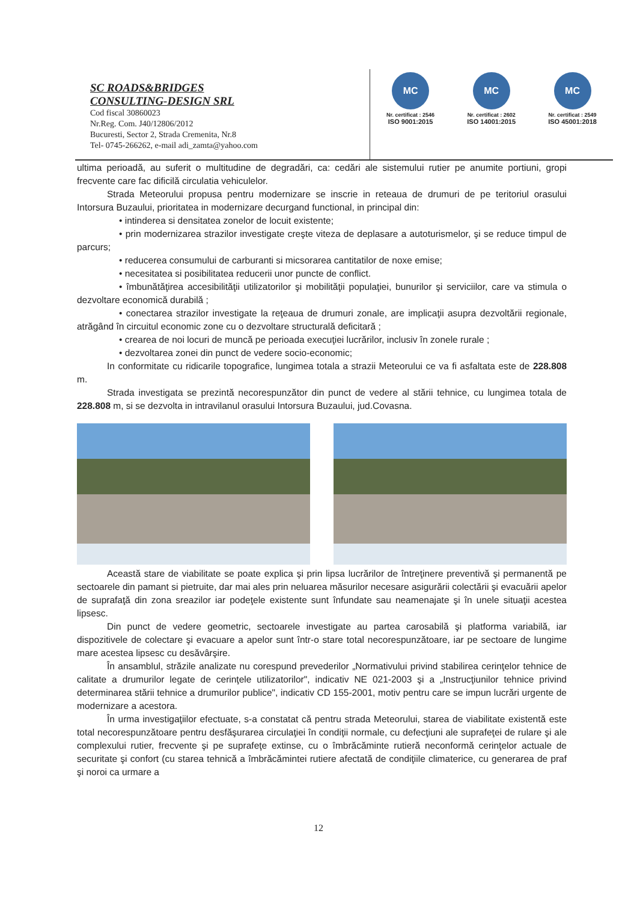SC ROADS&BRIDGES
CONSULTING-DESIGN SRL
Cod fiscal 30860023
Nr.Reg. Com. J40/12806/2012
Bucuresti, Sector 2, Strada Cremenita, Nr.8
Tel- 0745-266262, e-mail adi_zamta@yahoo.com
MC
Nr. certificat : 2546
ISO 9001:2015
MC
Nr. certificat : 2602
ISO 14001:2015
MC
Nr. certificat : 2549
ISO 45001:2018
ultima perioadă, au suferit o multitudine de degradări, ca: cedări ale sistemului rutier pe anumite portiuni, gropi frecvente care fac dificilă circulatia vehiculelor.
Strada Meteorului propusa pentru modernizare se inscrie in reteaua de drumuri de pe teritoriul orasului Intorsura Buzaului, prioritatea in modernizare decurgand functional, in principal din:
• intinderea si densitatea zonelor de locuit existente;
• prin modernizarea strazilor investigate creşte viteza de deplasare a autoturismelor, şi se reduce timpul de parcurs;
• reducerea consumului de carburanti si micsorarea cantitatilor de noxe emise;
• necesitatea si posibilitatea reducerii unor puncte de conflict.
• îmbunătăţirea accesibilităţii utilizatorilor şi mobilităţii populaţiei, bunurilor şi serviciilor, care va stimula o dezvoltare economică durabilă ;
• conectarea strazilor investigate la reţeaua de drumuri zonale, are implicaţii asupra dezvoltării regionale, atrăgând în circuitul economic zone cu o dezvoltare structurală deficitară ;
• crearea de noi locuri de muncă pe perioada execuţiei lucrărilor, inclusiv în zonele rurale ;
• dezvoltarea zonei din punct de vedere socio-economic;
In conformitate cu ridicarile topografice, lungimea totala a strazii Meteorului ce va fi asfaltata este de 228.808 m.
Strada investigata se prezintă necorespunzător din punct de vedere al stării tehnice, cu lungimea totala de 228.808 m, si se dezvolta in intravilanul orasului Intorsura Buzaului, jud.Covasna.
Această stare de viabilitate se poate explica şi prin lipsa lucrărilor de întreţinere preventivă şi permanentă pe sectoarele din pamant si pietruite, dar mai ales prin neluarea măsurilor necesare asigurării colectării şi evacuării apelor de suprafaţă din zona sreazilor iar podeţele existente sunt înfundate sau neamenajate şi în unele situaţii acestea lipsesc.
Din punct de vedere geometric, sectoarele investigate au partea carosabilă şi platforma variabilă, iar dispozitivele de colectare şi evacuare a apelor sunt într-o stare total necorespunzătoare, iar pe sectoare de lungime mare acestea lipsesc cu desăvârşire.
În ansamblul, străzile analizate nu corespund prevederilor „Normativului privind stabilirea cerinţelor tehnice de calitate a drumurilor legate de cerinţele utilizatorilor", indicativ NE 021-2003 şi a „Instrucţiunilor tehnice privind determinarea stării tehnice a drumurilor publice", indicativ CD 155-2001, motiv pentru care se impun lucrări urgente de modernizare a acestora.
În urma investigaţiilor efectuate, s-a constatat că pentru strada Meteorului, starea de viabilitate existentă este total necorespunzătoare pentru desfăşurarea circulaţiei în condiţii normale, cu defecţiuni ale suprafeţei de rulare şi ale complexului rutier, frecvente şi pe suprafeţe extinse, cu o îmbrăcăminte rutieră neconformă cerinţelor actuale de securitate şi confort (cu starea tehnică a îmbrăcămintei rutiere afectată de condiţiile climaterice, cu generarea de praf şi noroi ca urmare a
12